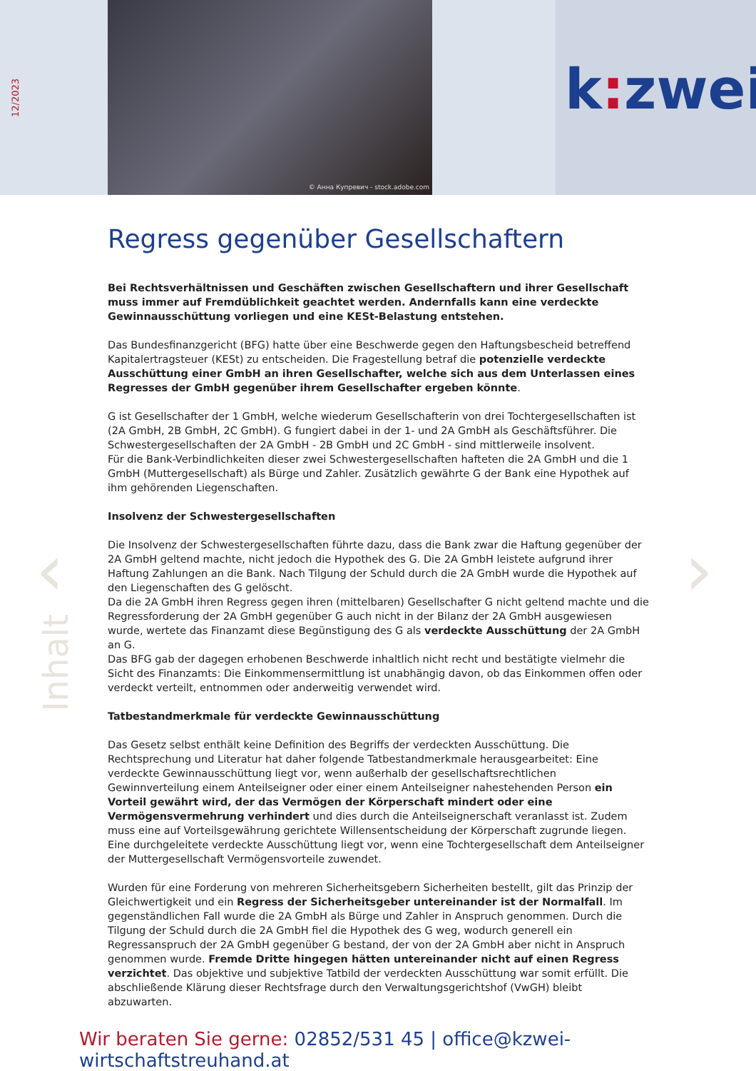12/2023
© Анна Купревич - stock.adobe.com
k: zwei
‹ ›
Inhalt
Regress gegenüber Gesellschaftern
Bei Rechtsverhältnissen und Geschäften zwischen Gesellschaftern und ihrer Gesellschaft muss immer auf Fremdüblichkeit geachtet werden. Andernfalls kann eine verdeckte Gewinnausschüttung vorliegen und eine KESt-Belastung entstehen.
Das Bundesfinanzgericht (BFG) hatte über eine Beschwerde gegen den Haftungsbescheid betreffend Kapitalertragsteuer (KESt) zu entscheiden. Die Fragestellung betraf die potenzielle verdeckte Ausschüttung einer GmbH an ihren Gesellschafter, welche sich aus dem Unterlassen eines Regresses der GmbH gegenüber ihrem Gesellschafter ergeben könnte.
G ist Gesellschafter der 1 GmbH, welche wiederum Gesellschafterin von drei Tochtergesellschaften ist (2A GmbH, 2B GmbH, 2C GmbH). G fungiert dabei in der 1- und 2A GmbH als Geschäftsführer. Die Schwestergesellschaften der 2A GmbH - 2B GmbH und 2C GmbH - sind mittlerweile insolvent.
Für die Bank-Verbindlichkeiten dieser zwei Schwestergesellschaften hafteten die 2A GmbH und die 1 GmbH (Muttergesellschaft) als Bürge und Zahler. Zusätzlich gewährte G der Bank eine Hypothek auf ihm gehörenden Liegenschaften.
Insolvenz der Schwestergesellschaften
Die Insolvenz der Schwestergesellschaften führte dazu, dass die Bank zwar die Haftung gegenüber der 2A GmbH geltend machte, nicht jedoch die Hypothek des G. Die 2A GmbH leistete aufgrund ihrer Haftung Zahlungen an die Bank. Nach Tilgung der Schuld durch die 2A GmbH wurde die Hypothek auf den Liegenschaften des G gelöscht.
Da die 2A GmbH ihren Regress gegen ihren (mittelbaren) Gesellschafter G nicht geltend machte und die Regressforderung der 2A GmbH gegenüber G auch nicht in der Bilanz der 2A GmbH ausgewiesen wurde, wertete das Finanzamt diese Begünstigung des G als verdeckte Ausschüttung der 2A GmbH an G.
Das BFG gab der dagegen erhobenen Beschwerde inhaltlich nicht recht und bestätigte vielmehr die Sicht des Finanzamts: Die Einkommensermittlung ist unabhängig davon, ob das Einkommen offen oder verdeckt verteilt, entnommen oder anderweitig verwendet wird.
Tatbestandmerkmale für verdeckte Gewinnausschüttung
Das Gesetz selbst enthält keine Definition des Begriffs der verdeckten Ausschüttung. Die Rechtsprechung und Literatur hat daher folgende Tatbestandmerkmale herausgearbeitet: Eine verdeckte Gewinnausschüttung liegt vor, wenn außerhalb der gesellschaftsrechtlichen Gewinnverteilung einem Anteilseigner oder einer einem Anteilseigner nahestehenden Person ein Vorteil gewährt wird, der das Vermögen der Körperschaft mindert oder eine Vermögensvermehrung verhindert und dies durch die Anteilseignerschaft veranlasst ist. Zudem muss eine auf Vorteilsgewährung gerichtete Willensentscheidung der Körperschaft zugrunde liegen. Eine durchgeleitete verdeckte Ausschüttung liegt vor, wenn eine Tochtergesellschaft dem Anteilseigner der Muttergesellschaft Vermögensvorteile zuwendet.
Wurden für eine Forderung von mehreren Sicherheitsgebern Sicherheiten bestellt, gilt das Prinzip der Gleichwertigkeit und ein Regress der Sicherheitsgeber untereinander ist der Normalfall. Im gegenständlichen Fall wurde die 2A GmbH als Bürge und Zahler in Anspruch genommen. Durch die Tilgung der Schuld durch die 2A GmbH fiel die Hypothek des G weg, wodurch generell ein Regressanspruch der 2A GmbH gegenüber G bestand, der von der 2A GmbH aber nicht in Anspruch genommen wurde. Fremde Dritte hingegen hätten untereinander nicht auf einen Regress verzichtet. Das objektive und subjektive Tatbild der verdeckten Ausschüttung war somit erfüllt. Die abschließende Klärung dieser Rechtsfrage durch den Verwaltungsgerichtshof (VwGH) bleibt abzuwarten.
Wir beraten Sie gerne: 02852/531 45 | office@kzwei-wirtschaftstreuhand.at